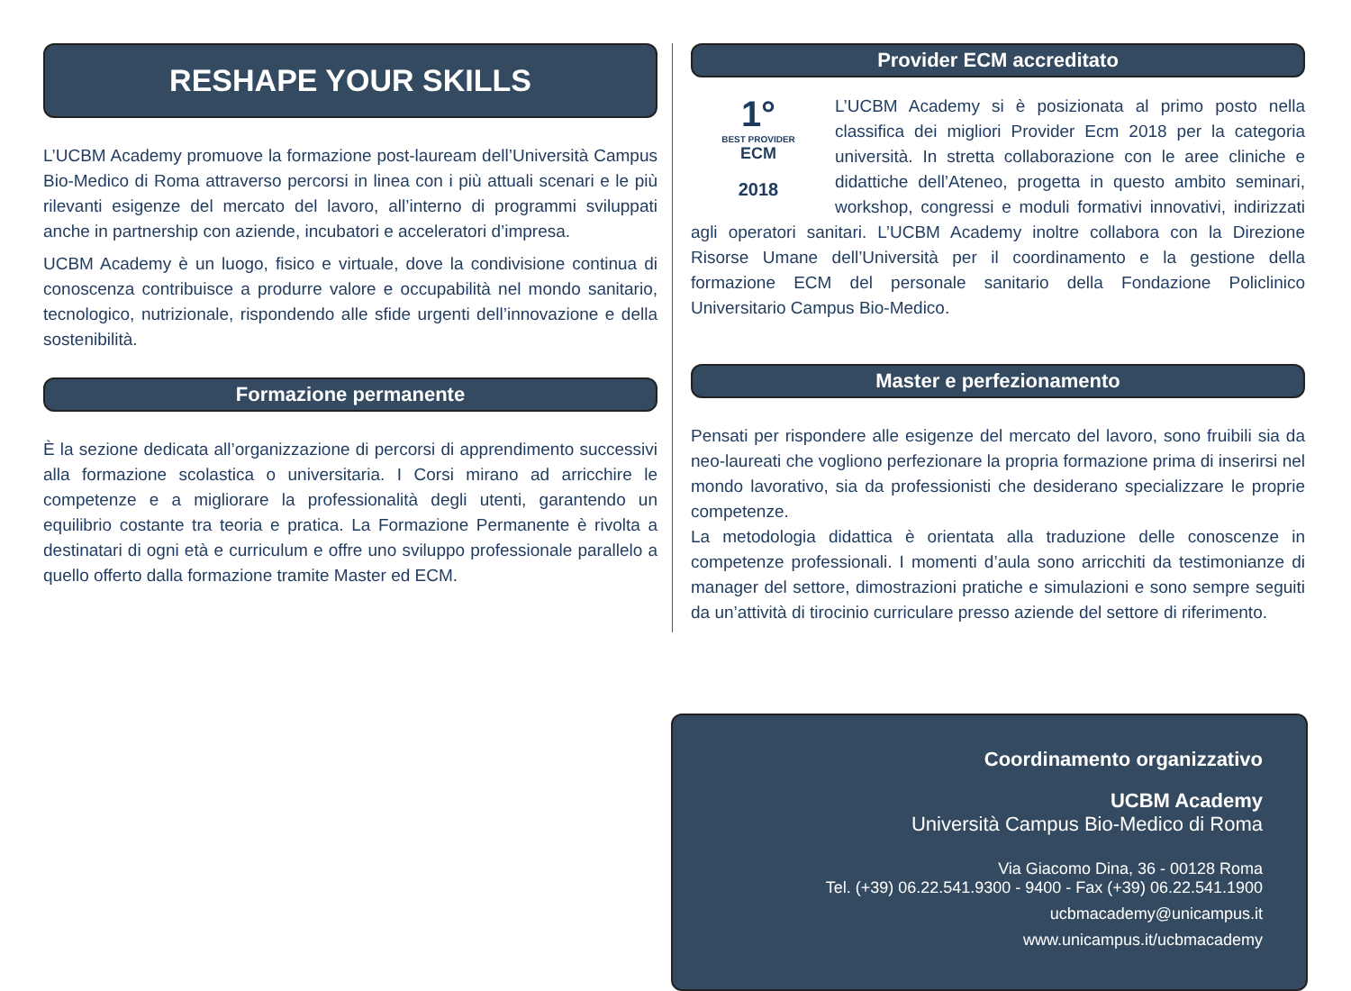RESHAPE YOUR SKILLS
L’UCBM Academy promuove la formazione post-lauream dell’Università Campus Bio-Medico di Roma attraverso percorsi in linea con i più attuali scenari e le più rilevanti esigenze del mercato del lavoro, all’interno di programmi sviluppati anche in partnership con aziende, incubatori e acceleratori d’impresa.
UCBM Academy è un luogo, fisico e virtuale, dove la condivisione continua di conoscenza contribuisce a produrre valore e occupabilità nel mondo sanitario, tecnologico, nutrizionale, rispondendo alle sfide urgenti dell’innovazione e della sostenibilità.
Formazione permanente
È la sezione dedicata all’organizzazione di percorsi di apprendimento successivi alla formazione scolastica o universitaria. I Corsi mirano ad arricchire le competenze e a migliorare la professionalità degli utenti, garantendo un equilibrio costante tra teoria e pratica. La Formazione Permanente è rivolta a destinatari di ogni età e curriculum e offre uno sviluppo professionale parallelo a quello offerto dalla formazione tramite Master ed ECM.
Provider ECM accreditato
1°
BEST PROVIDER
ECM
2018
L’UCBM Academy si è posizionata al primo posto nella classifica dei migliori Provider Ecm 2018 per la categoria università. In stretta collaborazione con le aree cliniche e didattiche dell’Ateneo, progetta in questo ambito seminari, workshop, congressi e moduli formativi innovativi, indirizzati agli operatori sanitari. L’UCBM Academy inoltre collabora con la Direzione Risorse Umane dell’Università per il coordinamento e la gestione della formazione ECM del personale sanitario della Fondazione Policlinico Universitario Campus Bio-Medico.
Master e perfezionamento
Pensati per rispondere alle esigenze del mercato del lavoro, sono fruibili sia da neo-laureati che vogliono perfezionare la propria formazione prima di inserirsi nel mondo lavorativo, sia da professionisti che desiderano specializzare le proprie competenze.
La metodologia didattica è orientata alla traduzione delle conoscenze in competenze professionali. I momenti d’aula sono arricchiti da testimonianze di manager del settore, dimostrazioni pratiche e simulazioni e sono sempre seguiti da un’attività di tirocinio curriculare presso aziende del settore di riferimento.
Coordinamento organizzativo
UCBM Academy
Università Campus Bio-Medico di Roma
Via Giacomo Dina, 36 - 00128 Roma
Tel. (+39) 06.22.541.9300 - 9400 - Fax (+39) 06.22.541.1900
ucbmacademy@unicampus.it
www.unicampus.it/ucbmacademy